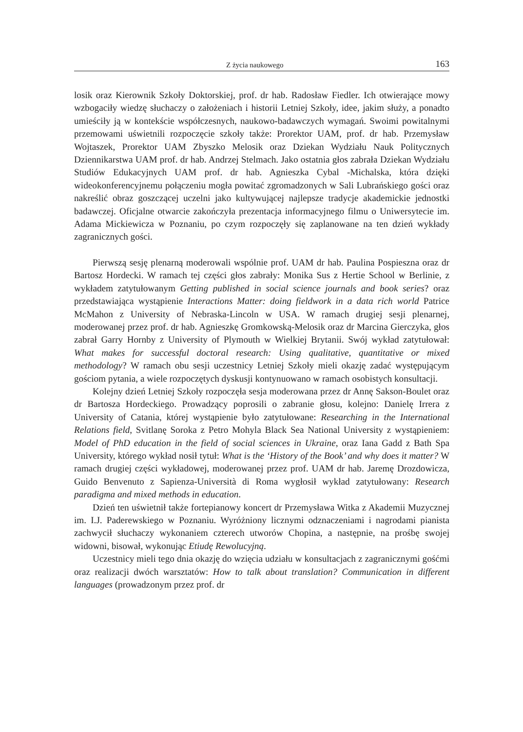Z życia naukowego 163
losik oraz Kierownik Szkoły Doktorskiej, prof. dr hab. Radosław Fiedler. Ich otwierające mowy wzbogaciły wiedzę słuchaczy o założeniach i historii Letniej Szkoły, idee, jakim służy, a ponadto umieściły ją w kontekście współczesnych, naukowo-badawczych wymagań. Swoimi powitalnymi przemowami uświetnili rozpoczęcie szkoły także: Prorektor UAM, prof. dr hab. Przemysław Wojtaszek, Prorektor UAM Zbyszko Melosik oraz Dziekan Wydziału Nauk Politycznych Dziennikarstwa UAM prof. dr hab. Andrzej Stelmach. Jako ostatnia głos zabrała Dziekan Wydziału Studiów Edukacyjnych UAM prof. dr hab. Agnieszka Cybal -Michalska, która dzięki wideokonferencyjnemu połączeniu mogła powitać zgromadzonych w Sali Lubrańskiego gości oraz nakreślić obraz goszczącej uczelni jako kultywującej najlepsze tradycje akademickie jednostki badawczej. Oficjalne otwarcie zakończyła prezentacja informacyjnego filmu o Uniwersytecie im. Adama Mickiewicza w Poznaniu, po czym rozpoczęły się zaplanowane na ten dzień wykłady zagranicznych gości.
Pierwszą sesję plenarną moderowali wspólnie prof. UAM dr hab. Paulina Pospieszna oraz dr Bartosz Hordecki. W ramach tej części głos zabrały: Monika Sus z Hertie School w Berlinie, z wykładem zatytułowanym Getting published in social science journals and book series? oraz przedstawiająca wystąpienie Interactions Matter: doing fieldwork in a data rich world Patrice McMahon z University of Nebraska-Lincoln w USA. W ramach drugiej sesji plenarnej, moderowanej przez prof. dr hab. Agnieszkę Gromkowską-Melosik oraz dr Marcina Gierczyka, głos zabrał Garry Hornby z University of Plymouth w Wielkiej Brytanii. Swój wykład zatytułował: What makes for successful doctoral research: Using qualitative, quantitative or mixed methodology? W ramach obu sesji uczestnicy Letniej Szkoły mieli okazję zadać występującym gościom pytania, a wiele rozpoczętych dyskusji kontynuowano w ramach osobistych konsultacji.
Kolejny dzień Letniej Szkoły rozpoczęła sesja moderowana przez dr Annę Sakson-Boulet oraz dr Bartosza Hordeckiego. Prowadzący poprosili o zabranie głosu, kolejno: Danielę Irrera z University of Catania, której wystąpienie było zatytułowane: Researching in the International Relations field, Svitlanę Soroka z Petro Mohyla Black Sea National University z wystąpieniem: Model of PhD education in the field of social sciences in Ukraine, oraz Iana Gadd z Bath Spa University, którego wykład nosił tytuł: What is the ‘History of the Book’ and why does it matter? W ramach drugiej części wykładowej, moderowanej przez prof. UAM dr hab. Jaremę Drozdowicza, Guido Benvenuto z Sapienza-Università di Roma wygłosił wykład zatytułowany: Research paradigma and mixed methods in education.
Dzień ten uświetnił także fortepianowy koncert dr Przemysława Witka z Akademii Muzycznej im. I.J. Paderewskiego w Poznaniu. Wyróżniony licznymi odznaczeniami i nagrodami pianista zachwycił słuchaczy wykonaniem czterech utworów Chopina, a następnie, na prośbę swojej widowni, bisował, wykonując Etiudę Rewolucyjną.
Uczestnicy mieli tego dnia okazję do wzięcia udziału w konsultacjach z zagranicznymi gośćmi oraz realizacji dwóch warsztatów: How to talk about translation? Communication in different languages (prowadzonym przez prof. dr